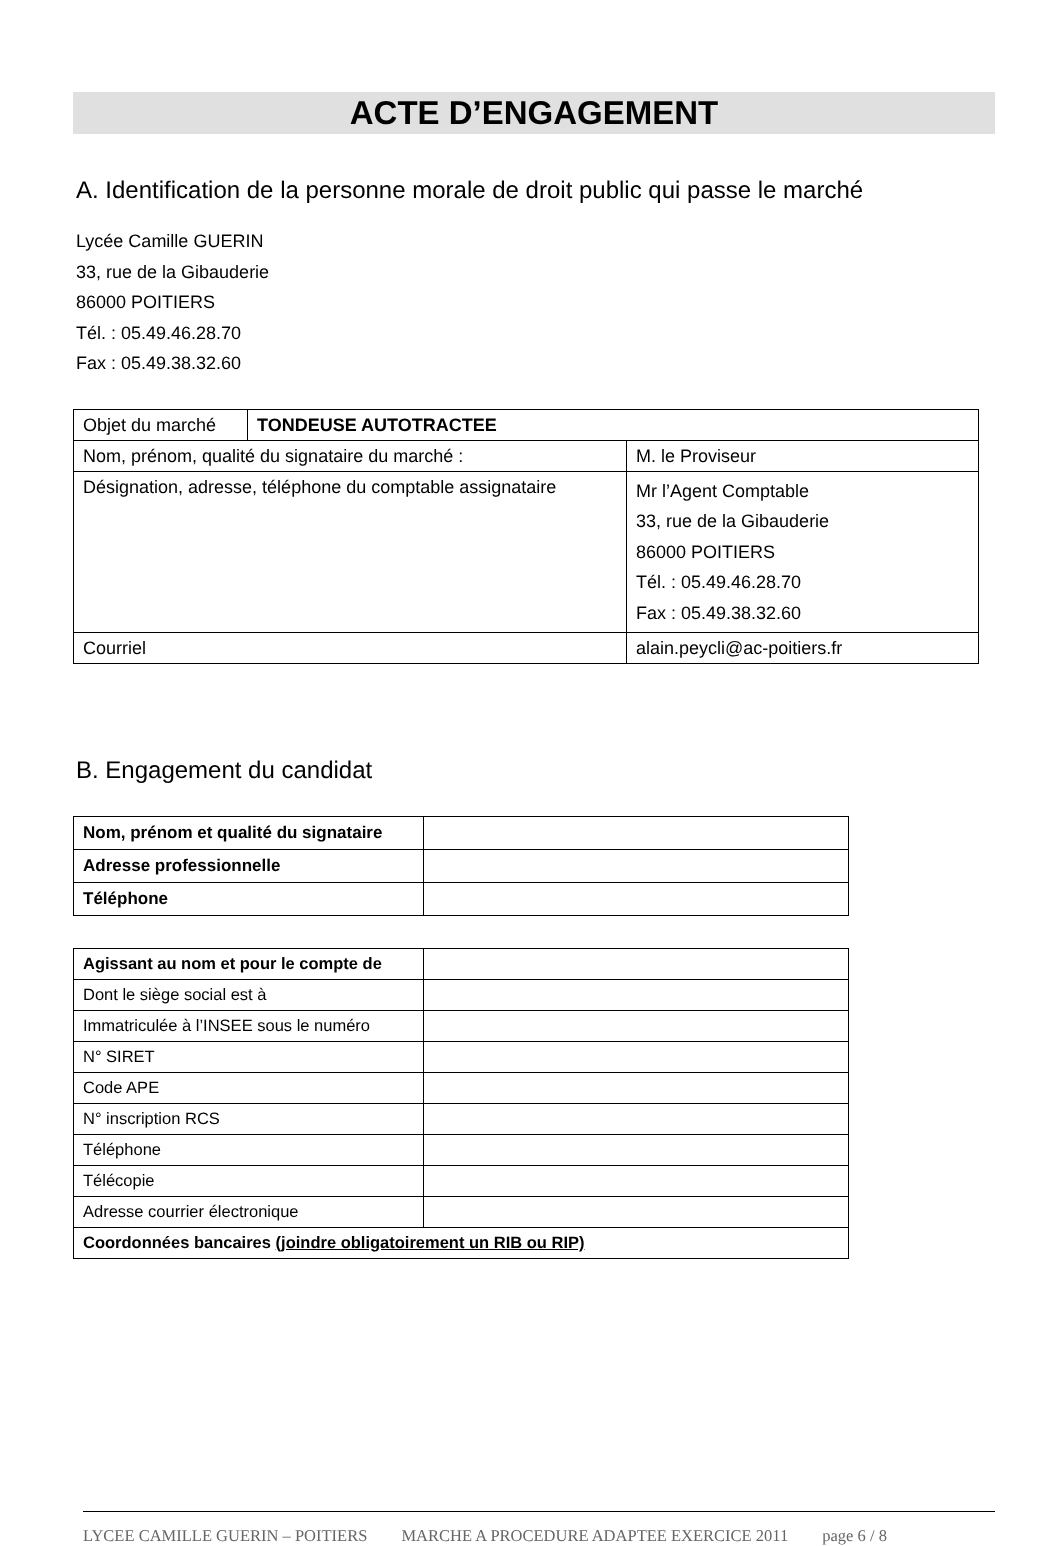ACTE D’ENGAGEMENT
A. Identification de la personne morale de droit public qui passe le marché
Lycée Camille GUERIN
33, rue de la Gibauderie
86000 POITIERS
Tél. : 05.49.46.28.70
Fax : 05.49.38.32.60
| Objet du marché | TONDEUSE AUTOTRACTEE | |
| Nom, prénom, qualité du signataire du marché : | | M. le Proviseur |
| Désignation, adresse, téléphone du comptable assignataire | | Mr l’Agent Comptable 33, rue de la Gibauderie 86000 POITIERS Tél. : 05.49.46.28.70 Fax : 05.49.38.32.60 |
| Courriel | | alain.peycli@ac-poitiers.fr |
B. Engagement du candidat
| Nom, prénom et qualité du signataire | |
| Adresse professionnelle | |
| Téléphone | |
| Agissant au nom et pour le compte de | |
| Dont le siège social est à | |
| Immatriculée à l’INSEE sous le numéro | |
| N° SIRET | |
| Code APE | |
| N° inscription RCS | |
| Téléphone | |
| Télécopie | |
| Adresse courrier électronique | |
| Coordonnées bancaires (joindre obligatoirement un RIB ou RIP) | |
LYCEE CAMILLE GUERIN – POITIERS MARCHE A PROCEDURE ADAPTEE EXERCICE 2011 page 6 / 8